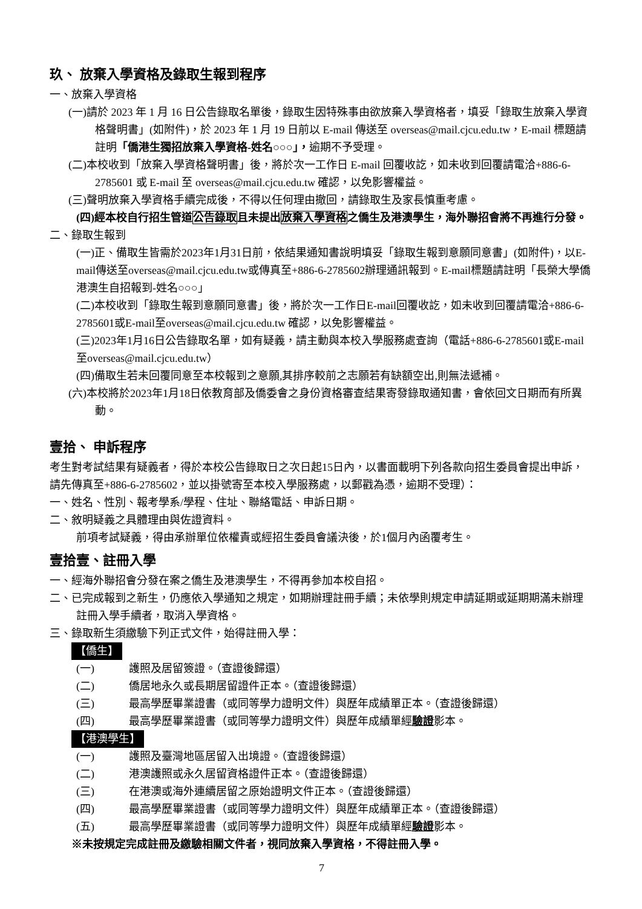玖、 放棄入學資格及錄取生報到程序
一、放棄入學資格
(一)請於 2023 年 1 月 16 日公告錄取名單後，錄取生因特殊事由欲放棄入學資格者，填妥「錄取生放棄入學資格聲明書」(如附件)，於 2023 年 1 月 19 日前以 E-mail 傳送至 overseas@mail.cjcu.edu.tw，E-mail 標題請註明「僑港生獨招放棄入學資格-姓名○○○」，逾期不予受理。
(二)本校收到「放棄入學資格聲明書」後，將於次一工作日 E-mail 回覆收訖，如未收到回覆請電洽+886-6-2785601 或 E-mail 至 overseas@mail.cjcu.edu.tw 確認，以免影響權益。
(三)聲明放棄入學資格手續完成後，不得以任何理由撤回，請錄取生及家長慎重考慮。
(四)經本校自行招生管道公告錄取且未提出放棄入學資格之僑生及港澳學生，海外聯招會將不再進行分發。
二、錄取生報到
(一)正、備取生皆需於2023年1月31日前，依結果通知書說明填妥「錄取生報到意願同意書」(如附件)，以E-mail傳送至overseas@mail.cjcu.edu.tw或傳真至+886-6-2785602辦理通訊報到。E-mail標題請註明「長榮大學僑港澳生自招報到-姓名○○○」
(二)本校收到「錄取生報到意願同意書」後，將於次一工作日E-mail回覆收訖，如未收到回覆請電洽+886-6-2785601或E-mail至overseas@mail.cjcu.edu.tw 確認，以免影響權益。
(三)2023年1月16日公告錄取名單，如有疑義，請主動與本校入學服務處查詢（電話+886-6-2785601或E-mail至overseas@mail.cjcu.edu.tw）
(四)備取生若未回覆同意至本校報到之意願,其排序較前之志願若有缺額空出,則無法遞補。
(六)本校將於2023年1月18日依教育部及僑委會之身份資格審查結果寄發錄取通知書，會依回文日期而有所異動。
壹拾、 申訴程序
考生對考試結果有疑義者，得於本校公告錄取日之次日起15日內，以書面載明下列各款向招生委員會提出申訴，請先傳真至+886-6-2785602，並以掛號寄至本校入學服務處，以郵戳為憑，逾期不受理）：
一、姓名、性別、報考學系/學程、住址、聯絡電話、申訴日期。
二、敘明疑義之具體理由與佐證資料。
前項考試疑義，得由承辦單位依權責或經招生委員會議決後，於1個月內函覆考生。
壹拾壹、註冊入學
一、經海外聯招會分發在案之僑生及港澳學生，不得再參加本校自招。
二、已完成報到之新生，仍應依入學通知之規定，如期辦理註冊手續；未依學則規定申請延期或延期期滿未辦理註冊入學手續者，取消入學資格。
三、錄取新生須繳驗下列正式文件，始得註冊入學：
【僑生】
(一) 護照及居留簽證。（查證後歸還）
(二) 僑居地永久或長期居留證件正本。（查證後歸還）
(三) 最高學歷畢業證書（或同等學力證明文件）與歷年成績單正本。（查證後歸還）
(四) 最高學歷畢業證書（或同等學力證明文件）與歷年成績單經驗證影本。
【港澳學生】
(一) 護照及臺灣地區居留入出境證。（查證後歸還）
(二) 港澳護照或永久居留資格證件正本。（查證後歸還）
(三) 在港澳或海外連續居留之原始證明文件正本。（查證後歸還）
(四) 最高學歷畢業證書（或同等學力證明文件）與歷年成績單正本。（查證後歸還）
(五) 最高學歷畢業證書（或同等學力證明文件）與歷年成績單經驗證影本。
※未按規定完成註冊及繳驗相關文件者，視同放棄入學資格，不得註冊入學。
7